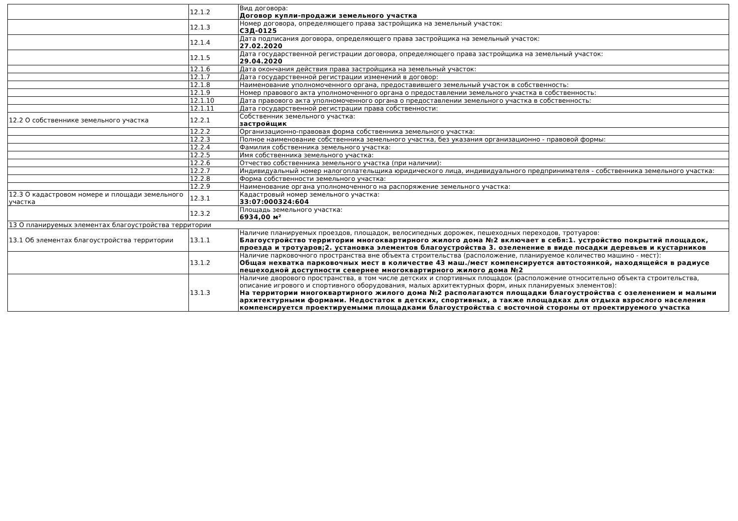| | 12.1.2 | Вид договора: Договор купли-продажи земельного участка |
| | 12.1.3 | Номер договора, определяющего права застройщика на земельный участок: СЗД-0125 |
| | 12.1.4 | Дата подписания договора, определяющего права застройщика на земельный участок: 27.02.2020 |
| | 12.1.5 | Дата государственной регистрации договора, определяющего права застройщика на земельный участок: 29.04.2020 |
| | 12.1.6 | Дата окончания действия права застройщика на земельный участок: |
| | 12.1.7 | Дата государственной регистрации изменений в договор: |
| | 12.1.8 | Наименование уполномоченного органа, предоставившего земельный участок в собственность: |
| | 12.1.9 | Номер правового акта уполномоченного органа о предоставлении земельного участка в собственность: |
| | 12.1.10 | Дата правового акта уполномоченного органа о предоставлении земельного участка в собственность: |
| | 12.1.11 | Дата государственной регистрации права собственности: |
| 12.2 О собственнике земельного участка | 12.2.1 | Собственник земельного участка: застройщик |
| | 12.2.2 | Организационно-правовая форма собственника земельного участка: |
| | 12.2.3 | Полное наименование собственника земельного участка, без указания организационно - правовой формы: |
| | 12.2.4 | Фамилия собственника земельного участка: |
| | 12.2.5 | Имя собственника земельного участка: |
| | 12.2.6 | Отчество собственника земельного участка (при наличии): |
| | 12.2.7 | Индивидуальный номер налогоплательщика юридического лица, индивидуального предпринимателя - собственника земельного участка: |
| | 12.2.8 | Форма собственности земельного участка: |
| | 12.2.9 | Наименование органа уполномоченного на распоряжение земельного участка: |
| 12.3 О кадастровом номере и площади земельного участка | 12.3.1 | Кадастровый номер земельного участка: 33:07:000324:604 |
| | 12.3.2 | Площадь земельного участка: 6934,00 м² |
| 13 О планируемых элементах благоустройства территории | | |
| 13.1 Об элементах благоустройства территории | 13.1.1 | Наличие планируемых проездов, площадок, велосипедных дорожек, пешеходных переходов, тротуаров: Благоустройство территории многоквартирного жилого дома №2 включает в себя:1. устройство покрытий площадок, проезда и тротуаров;2. установка элементов благоустройства 3. озеленение в виде посадки деревьев и кустарников |
| | 13.1.2 | Наличие парковочного пространства вне объекта строительства (расположение, планируемое количество машино - мест): Общая нехватка парковочных мест в количестве 43 маш./мест компенсируется автостоянкой, находящейся в радиусе пешеходной доступности севернее многоквартирного жилого дома №2 |
| | 13.1.3 | Наличие дворового пространства, в том числе детских и спортивных площадок (расположение относительно объекта строительства, описание игрового и спортивного оборудования, малых архитектурных форм, иных планируемых элементов): На территории многоквартирного жилого дома №2 располагаются площадки благоустройства с озеленением и малыми архитектурными формами. Недостаток в детских, спортивных, а также площадках для отдыха взрослого населения компенсируется проектируемыми площадками благоустройства с восточной стороны от проектируемого участка |